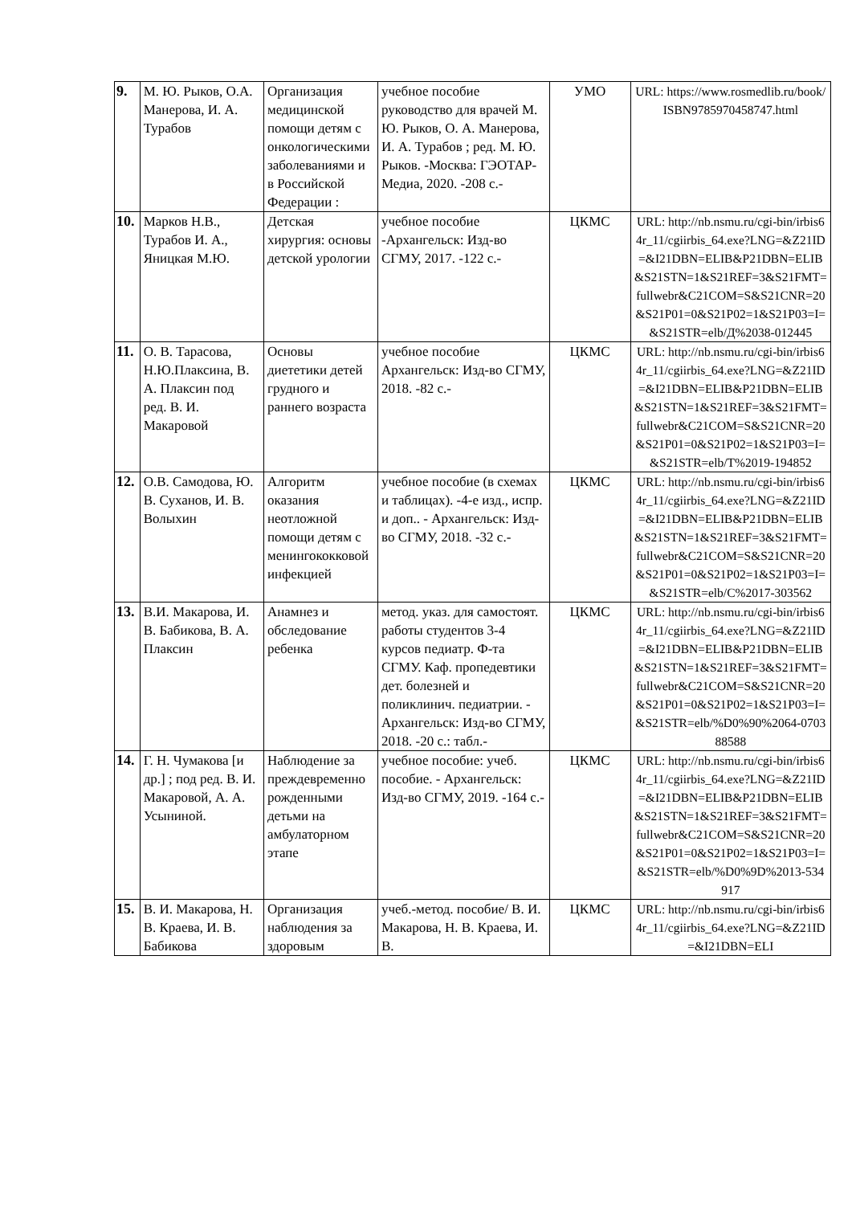| 9. | М. Ю. Рыков, О.А. Манерова, И. А. Турабов | Организация медицинской помощи детям с онкологическими заболеваниями и в Российской Федерации : | учебное пособие руководство для врачей М. Ю. Рыков, О. А. Манерова, И. А. Турабов ; ред. М. Ю. Рыков. -Москва: ГЭОТАР-Медиа, 2020. -208 с.- | УМО | URL: https://www.rosmedlib.ru/book/ ISBN9785970458747.html |
| 10. | Марков Н.В., Турабов И. А., Яницкая М.Ю. | Детская хирургия: основы детской урологии | учебное пособие -Архангельск: Изд-во СГМУ, 2017. -122 с.- | ЦКМС | URL: http://nb.nsmu.ru/cgi-bin/irbis64r_11/cgiirbis_64.exe?LNG=&Z21ID=&I21DBN=ELIB&P21DBN=ELIB&S21STN=1&S21REF=3&S21FMT=fullwebr&C21COM=S&S21CNR=20&S21P01=0&S21P02=1&S21P03=I=&S21STR=elb/Д%2038-012445 |
| 11. | О. В. Тарасова, Н.Ю.Плаксина, В. А. Плаксин под ред. В. И. Макаровой | Основы диететики детей грудного и раннего возраста | учебное пособие Архангельск: Изд-во СГМУ, 2018. -82 с.- | ЦКМС | URL: http://nb.nsmu.ru/cgi-bin/irbis64r_11/cgiirbis_64.exe?LNG=&Z21ID=&I21DBN=ELIB&P21DBN=ELIB&S21STN=1&S21REF=3&S21FMT=fullwebr&C21COM=S&S21CNR=20&S21P01=0&S21P02=1&S21P03=I=&S21STR=elb/Т%2019-194852 |
| 12. | О.В. Самодова, Ю. В. Суханов, И. В. Волыхин | Алгоритм оказания неотложной помощи детям с менингококковой инфекцией | учебное пособие (в схемах и таблицах). -4-е изд., испр. и доп.. - Архангельск: Изд-во СГМУ, 2018. -32 с.- | ЦКМС | URL: http://nb.nsmu.ru/cgi-bin/irbis64r_11/cgiirbis_64.exe?LNG=&Z21ID=&I21DBN=ELIB&P21DBN=ELIB&S21STN=1&S21REF=3&S21FMT=fullwebr&C21COM=S&S21CNR=20&S21P01=0&S21P02=1&S21P03=I=&S21STR=elb/С%2017-303562 |
| 13. | В.И. Макарова, И. В. Бабикова, В. А. Плаксин | Анамнез и обследование ребенка | метод. указ. для самостоят. работы студентов 3-4 курсов педиатр. Ф-та СГМУ. Каф. пропедевтики дет. болезней и поликлинич. педиатрии. - Архангельск: Изд-во СГМУ, 2018. -20 с.: табл.- | ЦКМС | URL: http://nb.nsmu.ru/cgi-bin/irbis64r_11/cgiirbis_64.exe?LNG=&Z21ID=&I21DBN=ELIB&P21DBN=ELIB&S21STN=1&S21REF=3&S21FMT=fullwebr&C21COM=S&S21CNR=20&S21P01=0&S21P02=1&S21P03=I=&S21STR=elb/%D0%90%2064-070388588 |
| 14. | Г. Н. Чумакова [и др.] ; под ред. В. И. Макаровой, А. А. Усыниной. | Наблюдение за преждевременно рожденными детьми на амбулаторном этапе | учебное пособие: учеб. пособие. - Архангельск: Изд-во СГМУ, 2019. -164 с.- | ЦКМС | URL: http://nb.nsmu.ru/cgi-bin/irbis64r_11/cgiirbis_64.exe?LNG=&Z21ID=&I21DBN=ELIB&P21DBN=ELIB&S21STN=1&S21REF=3&S21FMT=fullwebr&C21COM=S&S21CNR=20&S21P01=0&S21P02=1&S21P03=I=&S21STR=elb/%D0%9D%2013-534917 |
| 15. | В. И. Макарова, Н. В. Краева, И. В. Бабикова | Организация наблюдения за здоровым | учеб.-метод. пособие/ В. И. Макарова, Н. В. Краева, И. В. | ЦКМС | URL: http://nb.nsmu.ru/cgi-bin/irbis64r_11/cgiirbis_64.exe?LNG=&Z21ID=&I21DBN=ELI |